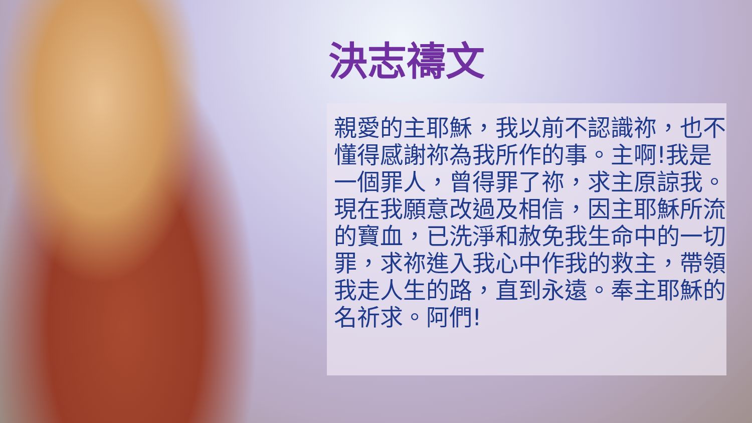決志禱文
親愛的主耶穌，我以前不認識祢，也不懂得感謝祢為我所作的事。主啊!我是一個罪人，曾得罪了祢，求主原諒我。現在我願意改過及相信，因主耶穌所流的寶血，已洗淨和赦免我生命中的一切罪，求祢進入我心中作我的救主，帶領我走人生的路，直到永遠。奉主耶穌的名祈求。阿們!